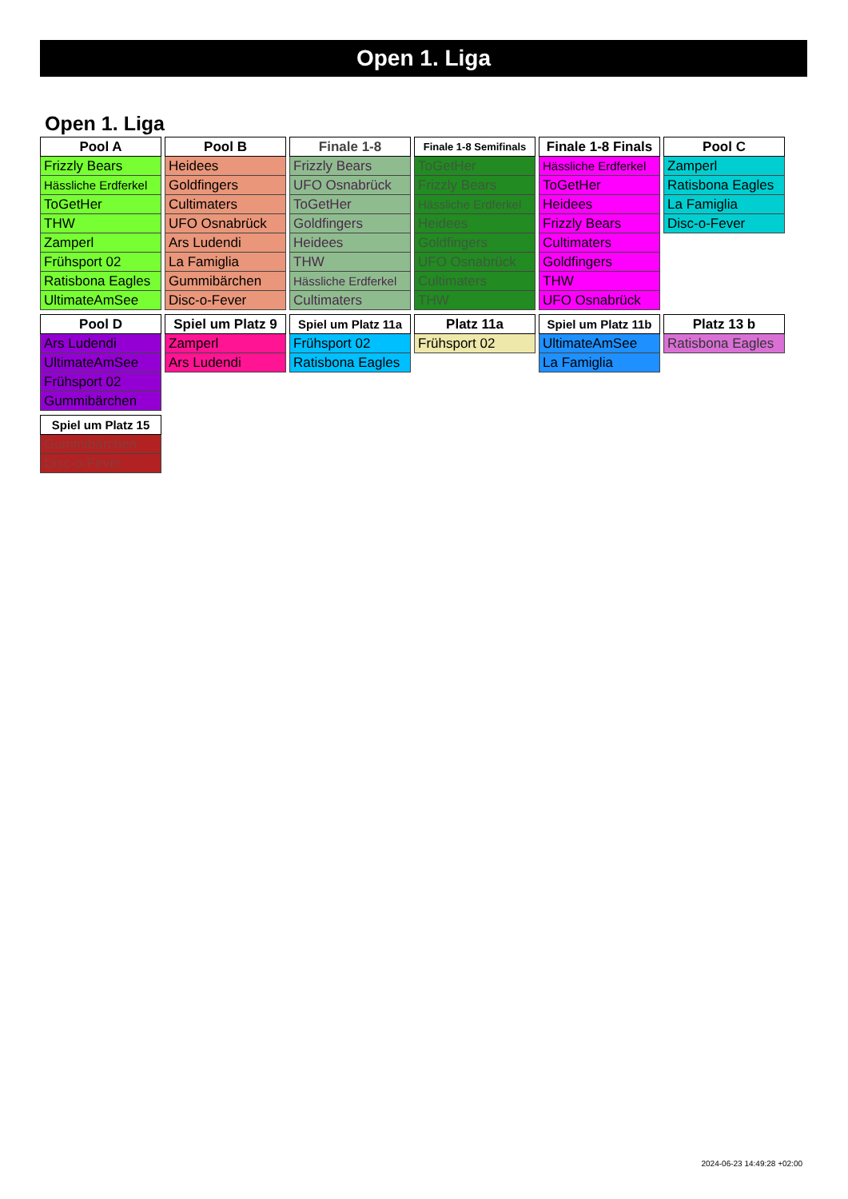Open 1. Liga
Open 1. Liga
| Pool A |
| --- |
| Frizzly Bears |
| Hässliche Erdferkel |
| ToGetHer |
| THW |
| Zamperl |
| Frühsport 02 |
| Ratisbona Eagles |
| UltimateAmSee |
| Pool B |
| --- |
| Heidees |
| Goldfingers |
| Cultimaters |
| UFO Osnabrück |
| Ars Ludendi |
| La Famiglia |
| Gummibärchen |
| Disc-o-Fever |
| Finale 1-8 |
| --- |
| Frizzly Bears |
| UFO Osnabrück |
| ToGetHer |
| Goldfingers |
| Heidees |
| THW |
| Hässliche Erdferkel |
| Cultimaters |
| Finale 1-8 Semifinals |
| --- |
| ToGetHer |
| Frizzly Bears |
| Hässliche Erdferkel |
| Heidees |
| Goldfingers |
| UFO Osnabrück |
| Cultimaters |
| THW |
| Finale 1-8 Finals |
| --- |
| Hässliche Erdferkel |
| ToGetHer |
| Heidees |
| Frizzly Bears |
| Cultimaters |
| Goldfingers |
| THW |
| UFO Osnabrück |
| Pool C |
| --- |
| Zamperl |
| Ratisbona Eagles |
| La Famiglia |
| Disc-o-Fever |
| Pool D |
| --- |
| Ars Ludendi |
| UltimateAmSee |
| Frühsport 02 |
| Gummibärchen |
| Spiel um Platz 9 |
| --- |
| Zamperl |
| Ars Ludendi |
| Spiel um Platz 11a |
| --- |
| Frühsport 02 |
| Ratisbona Eagles |
| Platz 11a |
| --- |
| Frühsport 02 |
| Spiel um Platz 11b |
| --- |
| UltimateAmSee |
| La Famiglia |
| Platz 13 b |
| --- |
| Ratisbona Eagles |
| Spiel um Platz 15 |
| --- |
| Gummibärchen |
| Disc-o-Fever |
2024-06-23 14:49:28 +02:00